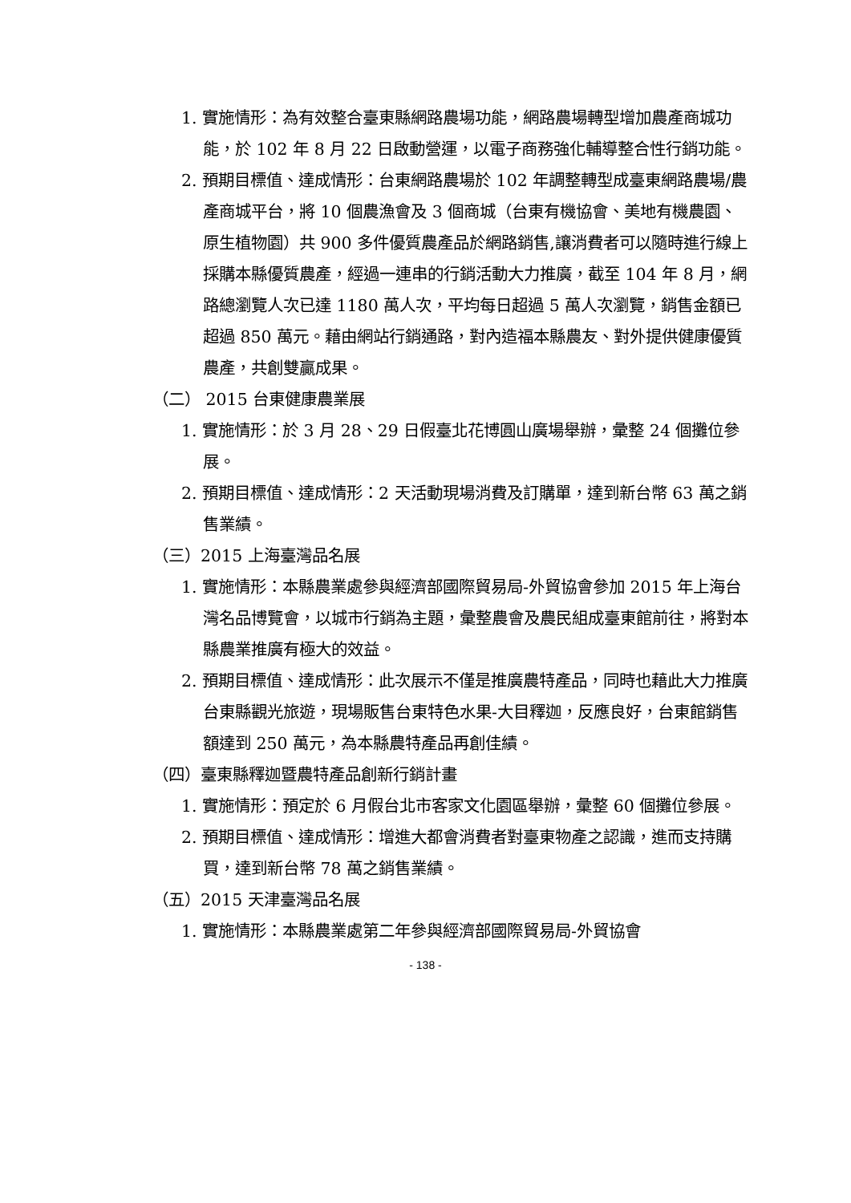1. 實施情形：為有效整合臺東縣網路農場功能，網路農場轉型增加農產商城功能，於 102 年 8 月 22 日啟動營運，以電子商務強化輔導整合性行銷功能。
2. 預期目標值、達成情形：台東網路農場於 102 年調整轉型成臺東網路農場/農產商城平台，將 10 個農漁會及 3 個商城（台東有機協會、美地有機農園、原生植物園）共 900 多件優質農產品於網路銷售,讓消費者可以隨時進行線上採購本縣優質農產，經過一連串的行銷活動大力推廣，截至 104 年 8 月，網路總瀏覽人次已達 1180 萬人次，平均每日超過 5 萬人次瀏覽，銷售金額已超過 850 萬元。藉由網站行銷通路，對內造福本縣農友、對外提供健康優質農產，共創雙贏成果。
（二） 2015 台東健康農業展
1. 實施情形：於 3 月 28、29 日假臺北花博圓山廣場舉辦，彙整 24 個攤位參展。
2. 預期目標值、達成情形：2 天活動現場消費及訂購單，達到新台幣 63 萬之銷售業績。
（三）2015 上海臺灣品名展
1. 實施情形：本縣農業處參與經濟部國際貿易局-外貿協會參加 2015 年上海台灣名品博覽會，以城市行銷為主題，彙整農會及農民組成臺東館前往，將對本縣農業推廣有極大的效益。
2. 預期目標值、達成情形：此次展示不僅是推廣農特產品，同時也藉此大力推廣台東縣觀光旅遊，現場販售台東特色水果-大目釋迦，反應良好，台東館銷售額達到 250 萬元，為本縣農特產品再創佳績。
（四）臺東縣釋迦暨農特產品創新行銷計畫
1. 實施情形：預定於 6 月假台北市客家文化園區舉辦，彙整 60 個攤位參展。
2. 預期目標值、達成情形：增進大都會消費者對臺東物產之認識，進而支持購買，達到新台幣 78 萬之銷售業績。
（五）2015 天津臺灣品名展
1. 實施情形：本縣農業處第二年參與經濟部國際貿易局-外貿協會
- 138 -